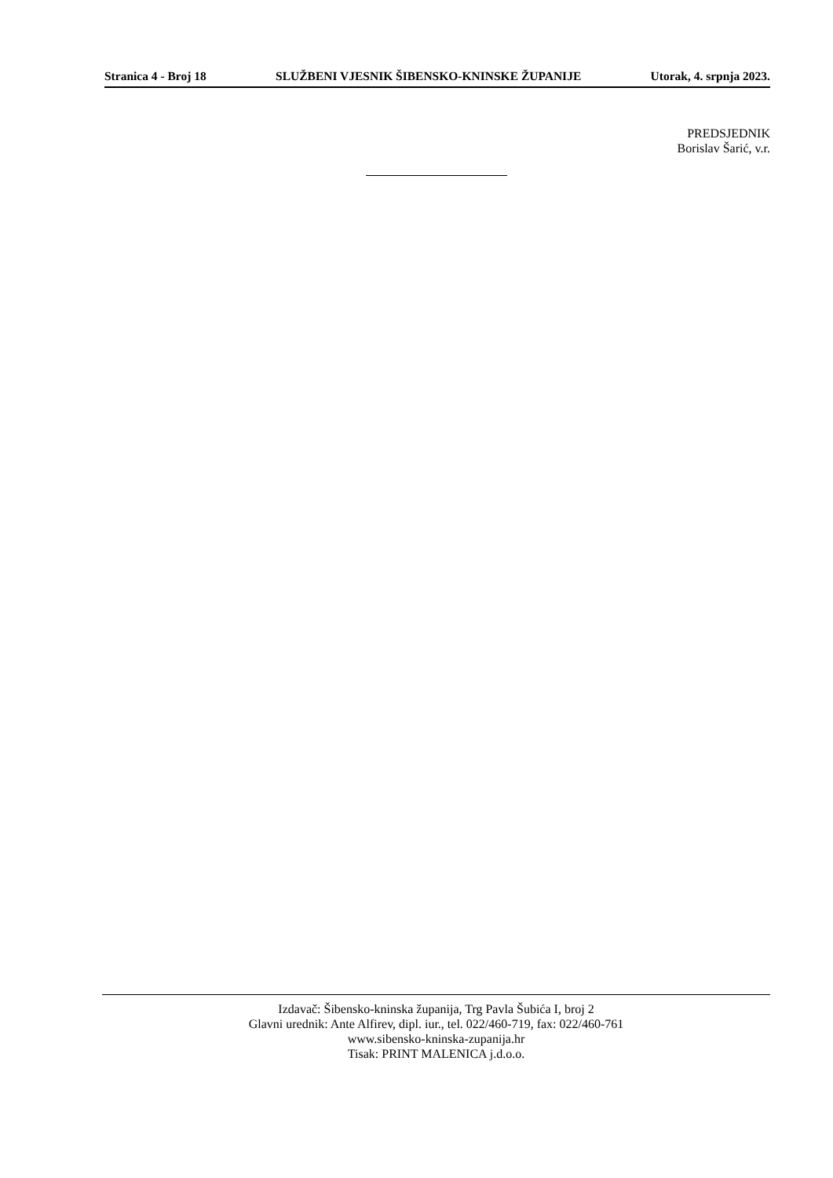Stranica 4 - Broj 18 SLUŽBENI VJESNIK ŠIBENSKO-KNINSKE ŽUPANIJE Utorak, 4. srpnja 2023.
PREDSJEDNIK
Borislav Šarić, v.r.
Izdavač: Šibensko-kninska županija, Trg Pavla Šubića I, broj 2
Glavni urednik: Ante Alfirev, dipl. iur., tel. 022/460-719, fax: 022/460-761
www.sibensko-kninska-zupanija.hr
Tisak: PRINT MALENICA j.d.o.o.